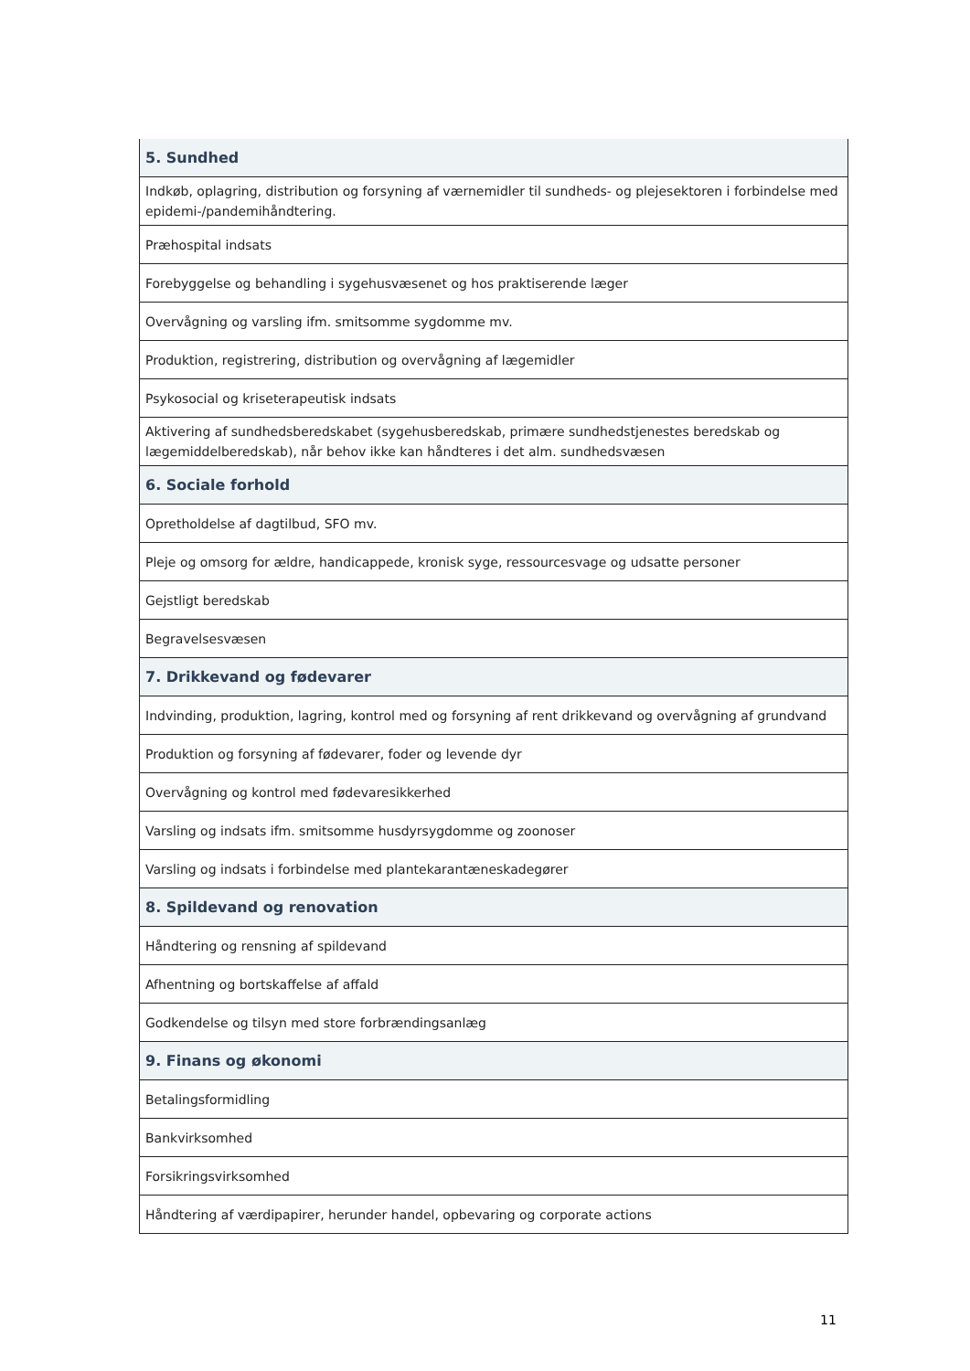| 5. Sundhed |
| Indkøb, oplagring, distribution og forsyning af værnemidler til sundheds- og plejesektoren i forbindelse med epidemi-/pandemihåndtering. |
| Præhospital indsats |
| Forebyggelse og behandling i sygehusvæsenet og hos praktiserende læger |
| Overvågning og varsling ifm. smitsomme sygdomme mv. |
| Produktion, registrering, distribution og overvågning af lægemidler |
| Psykosocial og kriseterapeutisk indsats |
| Aktivering af sundhedsberedskabet (sygehusberedskab, primære sundhedstjenestes beredskab og lægemiddelberedskab), når behov ikke kan håndteres i det alm. sundhedsvæsen |
| 6. Sociale forhold |
| Opretholdelse af dagtilbud, SFO mv. |
| Pleje og omsorg for ældre, handicappede, kronisk syge, ressourcesvage og udsatte personer |
| Gejstligt beredskab |
| Begravelsesvæsen |
| 7. Drikkevand og fødevarer |
| Indvinding, produktion, lagring, kontrol med og forsyning af rent drikkevand og overvågning af grundvand |
| Produktion og forsyning af fødevarer, foder og levende dyr |
| Overvågning og kontrol med fødevaresikkerhed |
| Varsling og indsats ifm. smitsomme husdyrsygdomme og zoonoser |
| Varsling og indsats i forbindelse med plantekarantæneskadegører |
| 8. Spildevand og renovation |
| Håndtering og rensning af spildevand |
| Afhentning og bortskaffelse af affald |
| Godkendelse og tilsyn med store forbrændingsanlæg |
| 9. Finans og økonomi |
| Betalingsformidling |
| Bankvirksomhed |
| Forsikringsvirksomhed |
| Håndtering af værdipapirer, herunder handel, opbevaring og corporate actions |
11